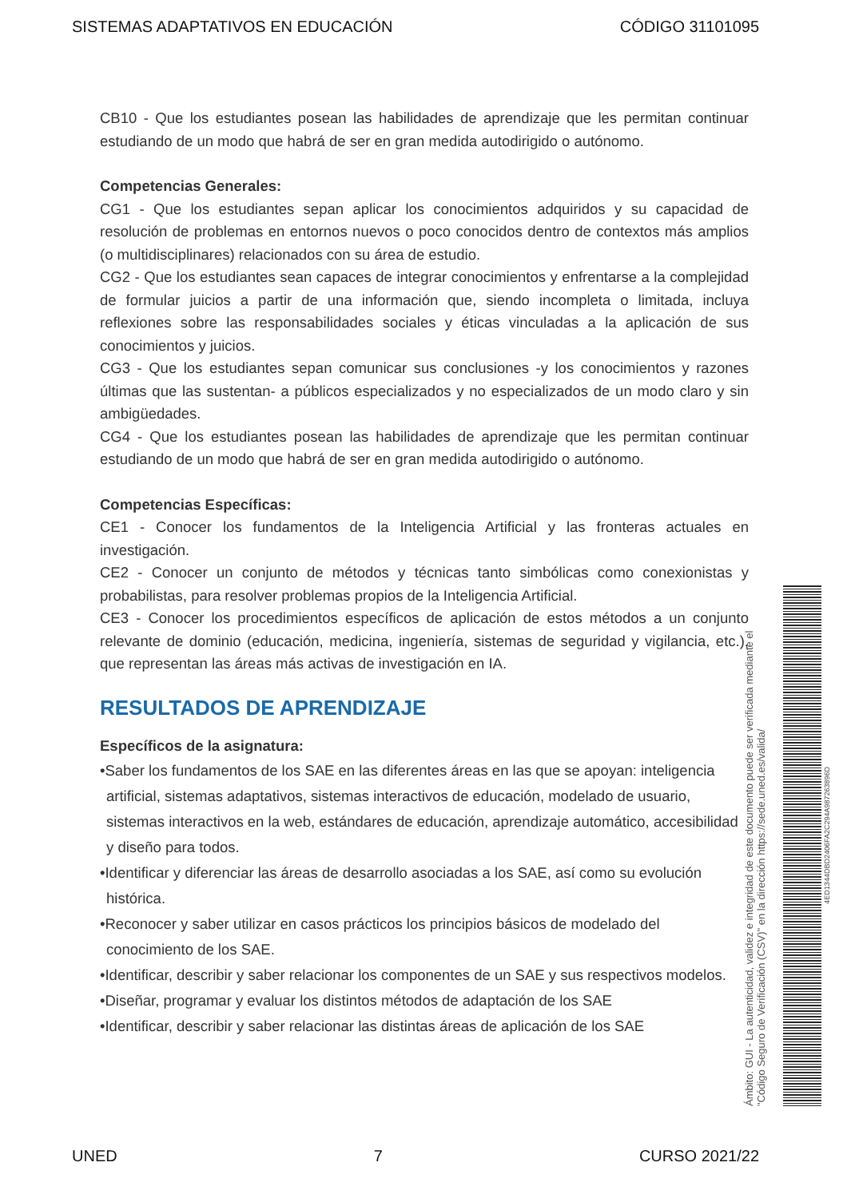SISTEMAS ADAPTATIVOS EN EDUCACIÓN CÓDIGO 31101095
CB10 - Que los estudiantes posean las habilidades de aprendizaje que les permitan continuar estudiando de un modo que habrá de ser en gran medida autodirigido o autónomo.
Competencias Generales:
CG1 - Que los estudiantes sepan aplicar los conocimientos adquiridos y su capacidad de resolución de problemas en entornos nuevos o poco conocidos dentro de contextos más amplios (o multidisciplinares) relacionados con su área de estudio.
CG2 - Que los estudiantes sean capaces de integrar conocimientos y enfrentarse a la complejidad de formular juicios a partir de una información que, siendo incompleta o limitada, incluya reflexiones sobre las responsabilidades sociales y éticas vinculadas a la aplicación de sus conocimientos y juicios.
CG3 - Que los estudiantes sepan comunicar sus conclusiones -y los conocimientos y razones últimas que las sustentan- a públicos especializados y no especializados de un modo claro y sin ambigüedades.
CG4 - Que los estudiantes posean las habilidades de aprendizaje que les permitan continuar estudiando de un modo que habrá de ser en gran medida autodirigido o autónomo.
Competencias Específicas:
CE1 - Conocer los fundamentos de la Inteligencia Artificial y las fronteras actuales en investigación.
CE2 - Conocer un conjunto de métodos y técnicas tanto simbólicas como conexionistas y probabilistas, para resolver problemas propios de la Inteligencia Artificial.
CE3 - Conocer los procedimientos específicos de aplicación de estos métodos a un conjunto relevante de dominio (educación, medicina, ingeniería, sistemas de seguridad y vigilancia, etc.), que representan las áreas más activas de investigación en IA.
RESULTADOS DE APRENDIZAJE
Específicos de la asignatura:
•Saber los fundamentos de los SAE en las diferentes áreas en las que se apoyan: inteligencia artificial, sistemas adaptativos, sistemas interactivos de educación, modelado de usuario, sistemas interactivos en la web, estándares de educación, aprendizaje automático, accesibilidad y diseño para todos.
•Identificar y diferenciar las áreas de desarrollo asociadas a los SAE, así como su evolución histórica.
•Reconocer y saber utilizar en casos prácticos los principios básicos de modelado del conocimiento de los SAE.
•Identificar, describir y saber relacionar los componentes de un SAE y sus respectivos modelos.
•Diseñar, programar y evaluar los distintos métodos de adaptación de los SAE
•Identificar, describir y saber relacionar las distintas áreas de aplicación de los SAE
Ámbito: GUI - La autenticidad, validez e integridad de este documento puede ser verificada mediante el
"Código Seguro de Verificación (CSV)" en la dirección https://sede.uned.es/valida/
4ED1344DBD2406FA2C294A987263896D
UNED 7 CURSO 2021/22